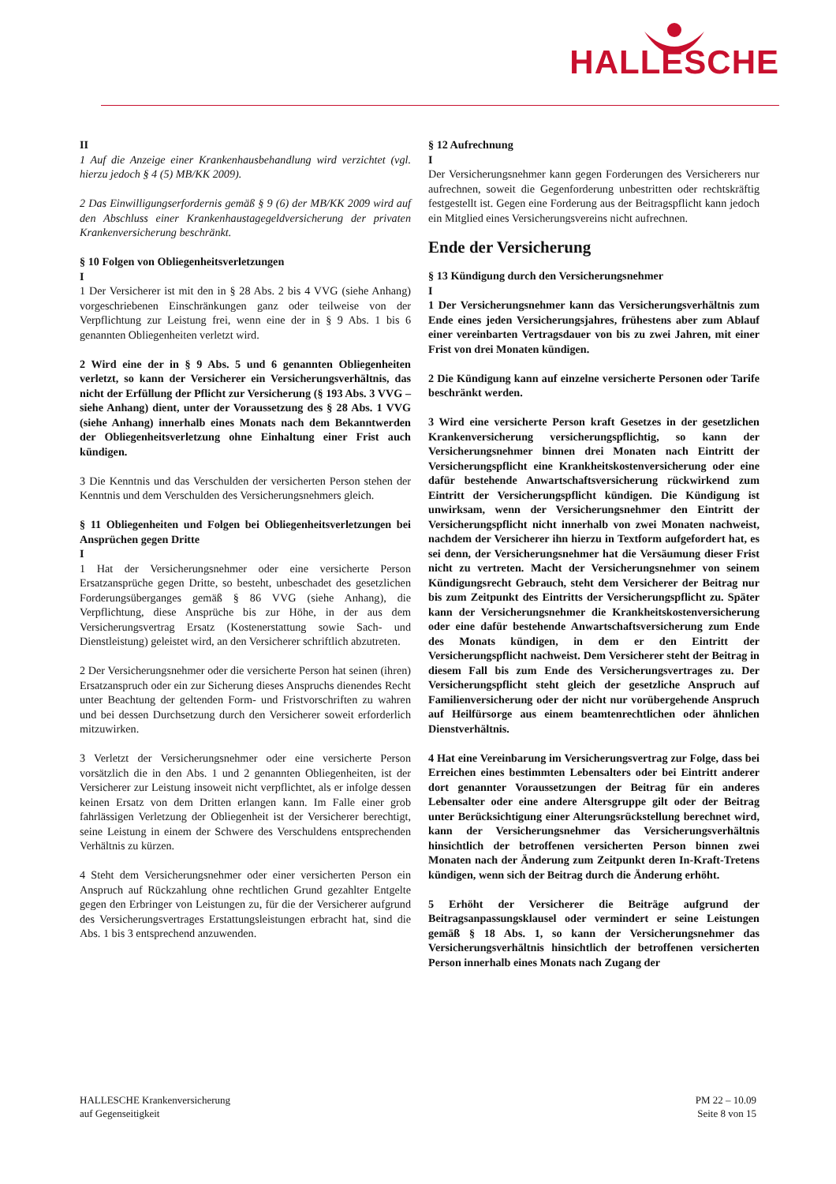HALLESCHE
II
1 Auf die Anzeige einer Krankenhausbehandlung wird verzichtet (vgl. hierzu jedoch § 4 (5) MB/KK 2009).
2 Das Einwilligungserfordernis gemäß § 9 (6) der MB/KK 2009 wird auf den Abschluss einer Krankenhaustagegeldversicherung der privaten Krankenversicherung beschränkt.
§ 10 Folgen von Obliegenheitsverletzungen
I
1 Der Versicherer ist mit den in § 28 Abs. 2 bis 4 VVG (siehe Anhang) vorgeschriebenen Einschränkungen ganz oder teilweise von der Verpflichtung zur Leistung frei, wenn eine der in § 9 Abs. 1 bis 6 genannten Obliegenheiten verletzt wird.
2 Wird eine der in § 9 Abs. 5 und 6 genannten Obliegenheiten verletzt, so kann der Versicherer ein Versicherungsverhältnis, das nicht der Erfüllung der Pflicht zur Versicherung (§ 193 Abs. 3 VVG – siehe Anhang) dient, unter der Voraussetzung des § 28 Abs. 1 VVG (siehe Anhang) innerhalb eines Monats nach dem Bekanntwerden der Obliegenheitsverletzung ohne Einhaltung einer Frist auch kündigen.
3 Die Kenntnis und das Verschulden der versicherten Person stehen der Kenntnis und dem Verschulden des Versicherungsnehmers gleich.
§ 11 Obliegenheiten und Folgen bei Obliegenheitsverletzungen bei Ansprüchen gegen Dritte
I
1 Hat der Versicherungsnehmer oder eine versicherte Person Ersatzansprüche gegen Dritte, so besteht, unbeschadet des gesetzlichen Forderungsüberganges gemäß § 86 VVG (siehe Anhang), die Verpflichtung, diese Ansprüche bis zur Höhe, in der aus dem Versicherungsvertrag Ersatz (Kostenerstattung sowie Sach- und Dienstleistung) geleistet wird, an den Versicherer schriftlich abzutreten.
2 Der Versicherungsnehmer oder die versicherte Person hat seinen (ihren) Ersatzanspruch oder ein zur Sicherung dieses Anspruchs dienendes Recht unter Beachtung der geltenden Form- und Fristvorschriften zu wahren und bei dessen Durchsetzung durch den Versicherer soweit erforderlich mitzuwirken.
3 Verletzt der Versicherungsnehmer oder eine versicherte Person vorsätzlich die in den Abs. 1 und 2 genannten Obliegenheiten, ist der Versicherer zur Leistung insoweit nicht verpflichtet, als er infolge dessen keinen Ersatz von dem Dritten erlangen kann. Im Falle einer grob fahrlässigen Verletzung der Obliegenheit ist der Versicherer berechtigt, seine Leistung in einem der Schwere des Verschuldens entsprechenden Verhältnis zu kürzen.
4 Steht dem Versicherungsnehmer oder einer versicherten Person ein Anspruch auf Rückzahlung ohne rechtlichen Grund gezahlter Entgelte gegen den Erbringer von Leistungen zu, für die der Versicherer aufgrund des Versicherungsvertrages Erstattungsleistungen erbracht hat, sind die Abs. 1 bis 3 entsprechend anzuwenden.
§ 12 Aufrechnung
I
Der Versicherungsnehmer kann gegen Forderungen des Versicherers nur aufrechnen, soweit die Gegenforderung unbestritten oder rechtskräftig festgestellt ist. Gegen eine Forderung aus der Beitragspflicht kann jedoch ein Mitglied eines Versicherungsvereins nicht aufrechnen.
Ende der Versicherung
§ 13 Kündigung durch den Versicherungsnehmer
I
1 Der Versicherungsnehmer kann das Versicherungsverhältnis zum Ende eines jeden Versicherungsjahres, frühestens aber zum Ablauf einer vereinbarten Vertragsdauer von bis zu zwei Jahren, mit einer Frist von drei Monaten kündigen.
2 Die Kündigung kann auf einzelne versicherte Personen oder Tarife beschränkt werden.
3 Wird eine versicherte Person kraft Gesetzes in der gesetzlichen Krankenversicherung versicherungspflichtig, so kann der Versicherungsnehmer binnen drei Monaten nach Eintritt der Versicherungspflicht eine Krankheitskostenversicherung oder eine dafür bestehende Anwartschaftsversicherung rückwirkend zum Eintritt der Versicherungspflicht kündigen. Die Kündigung ist unwirksam, wenn der Versicherungsnehmer den Eintritt der Versicherungspflicht nicht innerhalb von zwei Monaten nachweist, nachdem der Versicherer ihn hierzu in Textform aufgefordert hat, es sei denn, der Versicherungsnehmer hat die Versäumung dieser Frist nicht zu vertreten. Macht der Versicherungsnehmer von seinem Kündigungsrecht Gebrauch, steht dem Versicherer der Beitrag nur bis zum Zeitpunkt des Eintritts der Versicherungspflicht zu. Später kann der Versicherungsnehmer die Krankheitskostenversicherung oder eine dafür bestehende Anwartschaftsversicherung zum Ende des Monats kündigen, in dem er den Eintritt der Versicherungspflicht nachweist. Dem Versicherer steht der Beitrag in diesem Fall bis zum Ende des Versicherungsvertrages zu. Der Versicherungspflicht steht gleich der gesetzliche Anspruch auf Familienversicherung oder der nicht nur vorübergehende Anspruch auf Heilfürsorge aus einem beamtenrechtlichen oder ähnlichen Dienstverhältnis.
4 Hat eine Vereinbarung im Versicherungsvertrag zur Folge, dass bei Erreichen eines bestimmten Lebensalters oder bei Eintritt anderer dort genannter Voraussetzungen der Beitrag für ein anderes Lebensalter oder eine andere Altersgruppe gilt oder der Beitrag unter Berücksichtigung einer Alterungsrückstellung berechnet wird, kann der Versicherungsnehmer das Versicherungsverhältnis hinsichtlich der betroffenen versicherten Person binnen zwei Monaten nach der Änderung zum Zeitpunkt deren In-Kraft-Tretens kündigen, wenn sich der Beitrag durch die Änderung erhöht.
5 Erhöht der Versicherer die Beiträge aufgrund der Beitragsanpassungsklausel oder vermindert er seine Leistungen gemäß § 18 Abs. 1, so kann der Versicherungsnehmer das Versicherungsverhältnis hinsichtlich der betroffenen versicherten Person innerhalb eines Monats nach Zugang der
HALLESCHE Krankenversicherung
auf Gegenseitigkeit
PM 22 – 10.09
Seite 8 von 15